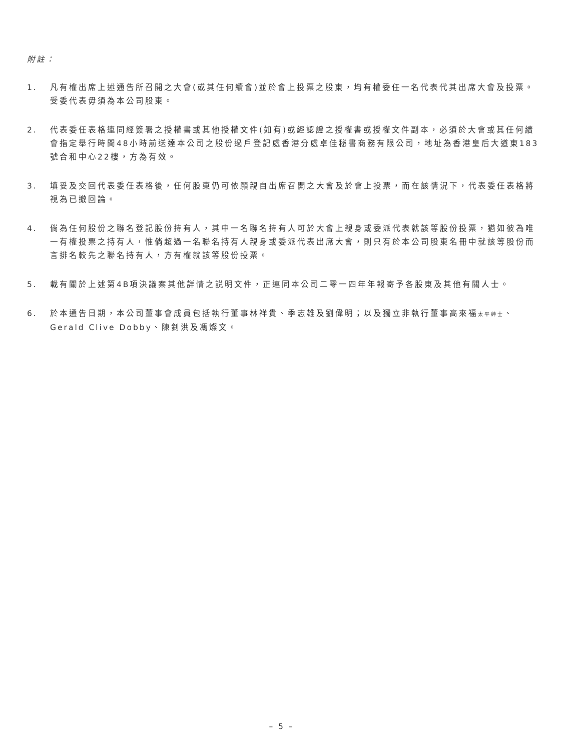附註：
1. 凡有權出席上述通告所召開之大會(或其任何續會)並於會上投票之股東，均有權委任一名代表代其出席大會及投票。受委代表毋須為本公司股東。
2. 代表委任表格連同經簽署之授權書或其他授權文件(如有)或經認證之授權書或授權文件副本，必須於大會或其任何續會指定舉行時間48小時前送達本公司之股份過戶登記處香港分處卓佳秘書商務有限公司，地址為香港皇后大道東183號合和中心22樓，方為有效。
3. 填妥及交回代表委任表格後，任何股東仍可依願親自出席召開之大會及於會上投票，而在該情況下，代表委任表格將視為已撤回論。
4. 倘為任何股份之聯名登記股份持有人，其中一名聯名持有人可於大會上親身或委派代表就該等股份投票，猶如彼為唯一有權投票之持有人，惟倘超過一名聯名持有人親身或委派代表出席大會，則只有於本公司股東名冊中就該等股份而言排名較先之聯名持有人，方有權就該等股份投票。
5. 載有關於上述第4B項決議案其他詳情之説明文件，正連同本公司二零一四年年報寄予各股東及其他有關人士。
6. 於本通告日期，本公司董事會成員包括執行董事林祥貴、季志雄及劉偉明；以及獨立非執行董事高來福太平紳士、Gerald Clive Dobby、陳釗洪及馮燦文。
– 5 –